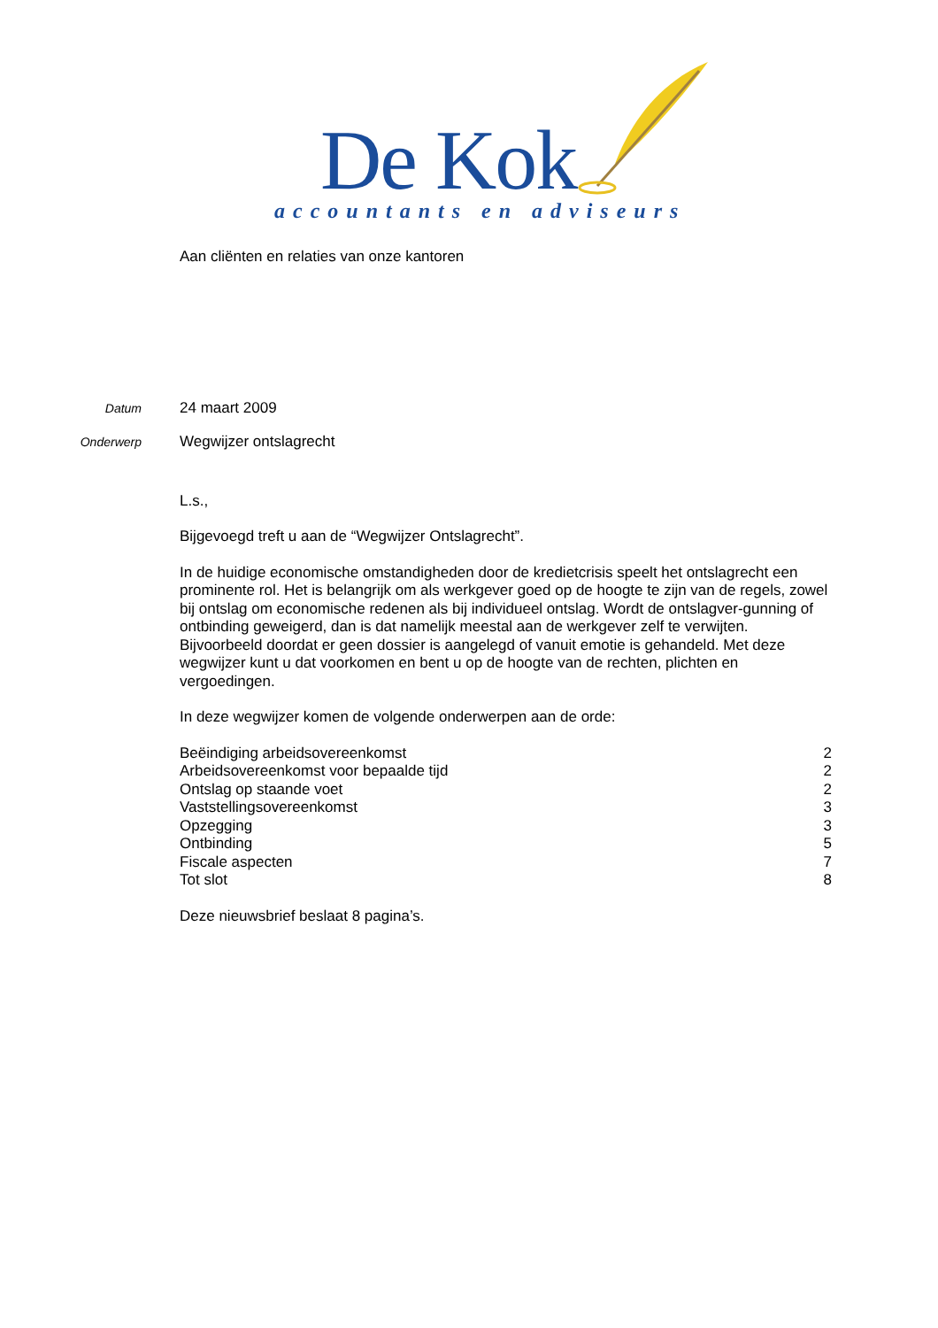De Kok
accountants en adviseurs
Aan cliënten en relaties van onze kantoren
Datum 24 maart 2009
Onderwerp Wegwijzer ontslagrecht
L.s.,
Bijgevoegd treft u aan de “Wegwijzer Ontslagrecht”.
In de huidige economische omstandigheden door de kredietcrisis speelt het ontslagrecht een prominente rol. Het is belangrijk om als werkgever goed op de hoogte te zijn van de regels, zowel bij ontslag om economische redenen als bij individueel ontslag. Wordt de ontslagver-gunning of ontbinding geweigerd, dan is dat namelijk meestal aan de werkgever zelf te verwijten. Bijvoorbeeld doordat er geen dossier is aangelegd of vanuit emotie is gehandeld. Met deze wegwijzer kunt u dat voorkomen en bent u op de hoogte van de rechten, plichten en vergoedingen.
In deze wegwijzer komen de volgende onderwerpen aan de orde:
| Beëindiging arbeidsovereenkomst | 2 |
| Arbeidsovereenkomst voor bepaalde tijd | 2 |
| Ontslag op staande voet | 2 |
| Vaststellingsovereenkomst | 3 |
| Opzegging | 3 |
| Ontbinding | 5 |
| Fiscale aspecten | 7 |
| Tot slot | 8 |
Deze nieuwsbrief beslaat 8 pagina’s.